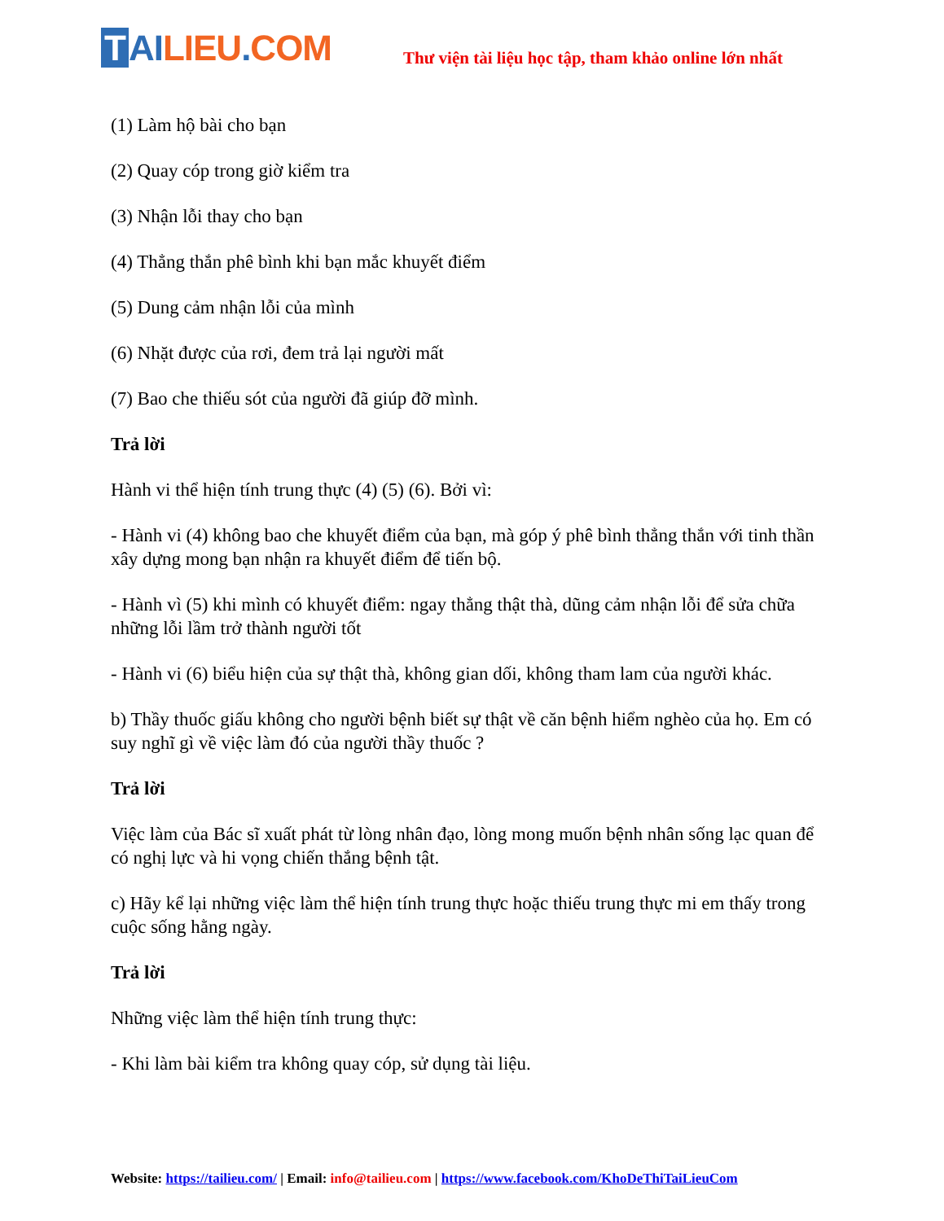T AI LIEU. COM
Thư viện tài liệu học tập, tham khảo online lớn nhất
(1) Làm hộ bài cho bạn
(2) Quay cóp trong giờ kiểm tra
(3) Nhận lỗi thay cho bạn
(4) Thẳng thắn phê bình khi bạn mắc khuyết điểm
(5) Dung cảm nhận lỗi của mình
(6) Nhặt được của rơi, đem trả lại người mất
(7) Bao che thiếu sót của người đã giúp đỡ mình.
Trả lời
Hành vi thể hiện tính trung thực (4) (5) (6). Bởi vì:
- Hành vi (4) không bao che khuyết điểm của bạn, mà góp ý phê bình thẳng thắn với tinh thần xây dựng mong bạn nhận ra khuyết điểm để tiến bộ.
- Hành vì (5) khi mình có khuyết điểm: ngay thẳng thật thà, dũng cảm nhận lỗi để sửa chữa những lỗi lầm trở thành người tốt
- Hành vi (6) biểu hiện của sự thật thà, không gian dối, không tham lam của người khác.
b) Thầy thuốc giấu không cho người bệnh biết sự thật về căn bệnh hiểm nghèo của họ. Em có suy nghĩ gì về việc làm đó của người thầy thuốc ?
Trả lời
Việc làm của Bác sĩ xuất phát từ lòng nhân đạo, lòng mong muốn bệnh nhân sống lạc quan để có nghị lực và hi vọng chiến thắng bệnh tật.
c) Hãy kể lại những việc làm thể hiện tính trung thực hoặc thiếu trung thực mi em thấy trong cuộc sống hằng ngày.
Trả lời
Những việc làm thể hiện tính trung thực:
- Khi làm bài kiểm tra không quay cóp, sử dụng tài liệu.
Website: https://tailieu.com/ | Email: info@tailieu.com | https://www.facebook.com/KhoDeThiTaiLieuCom